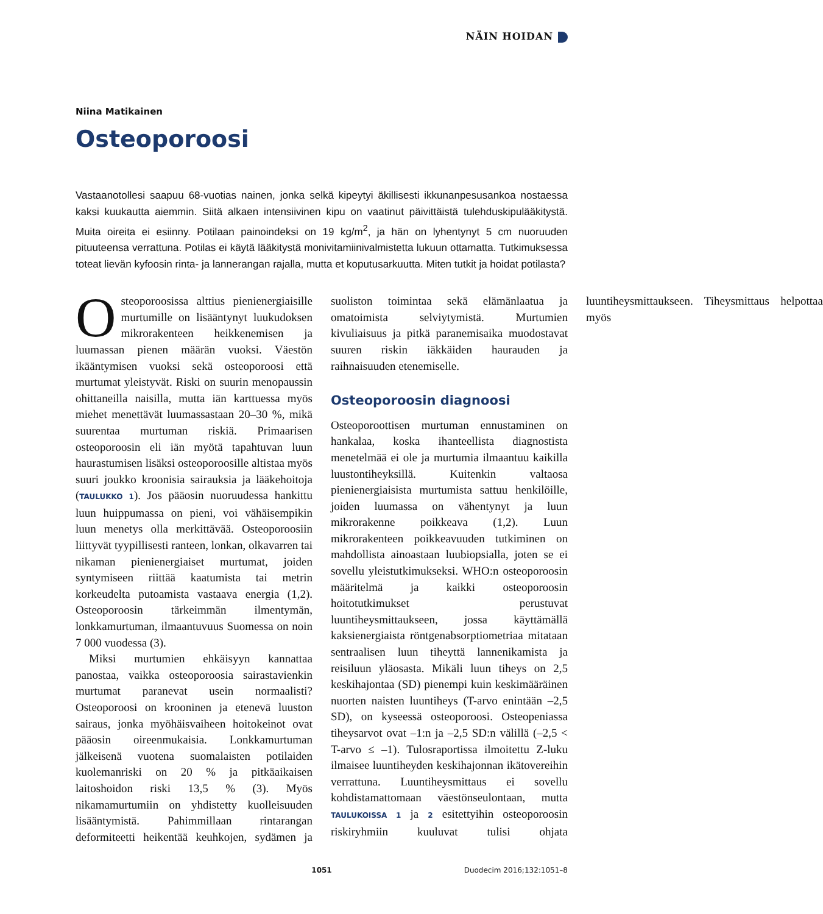NÄIN HOIDAN
Niina Matikainen
Osteoporoosi
Vastaanotollesi saapuu 68-vuotias nainen, jonka selkä kipeytyi äkillisesti ikkunanpesusankoa nostaessa kaksi kuukautta aiemmin. Siitä alkaen intensiivinen kipu on vaatinut päivittäistä tulehduskipulääkitystä. Muita oireita ei esiinny. Potilaan painoindeksi on 19 kg/m<sup>2</sup>, ja hän on lyhentynyt 5 cm nuoruuden pituuteensa verrattuna. Potilas ei käytä lääkitystä monivitamiinivalmistetta lukuun ottamatta. Tutkimuksessa toteat lievän kyfoosin rinta- ja lannerangan rajalla, mutta et koputusarkuutta. Miten tutkit ja hoidat potilasta?
Osteoporoosissa alttius pienienergiaisille murtumille on lisääntynyt luukudoksen mikrorakenteen heikkenemisen ja luumassan pienen määrän vuoksi. Väestön ikääntymisen vuoksi sekä osteoporoosi että murtumat yleistyvät. Riski on suurin menopaussin ohittaneilla naisilla, mutta iän karttuessa myös miehet menettävät luumassastaan 20–30 %, mikä suurentaa murtuman riskiä. Primaarisen osteoporoosin eli iän myötä tapahtuvan luun haurastumisen lisäksi osteoporoosille altistaa myös suuri joukko kroonisia sairauksia ja lääkehoitoja (TAULUKKO 1). Jos pääosin nuoruudessa hankittu luun huippumassa on pieni, voi vähäisempikin luun menetys olla merkittävää. Osteoporoosiin liittyvät tyypillisesti ranteen, lonkan, olkavarren tai nikaman pienienergiaiset murtumat, joiden syntymiseen riittää kaatumista tai metrin korkeudelta putoamista vastaava energia (1,2). Osteoporoosin tärkeimmän ilmentymän, lonkkamurtuman, ilmaantuvuus Suomessa on noin 7 000 vuodessa (3).
Miksi murtumien ehkäisyyn kannattaa panostaa, vaikka osteoporoosia sairastavienkin murtumat paranevat usein normaalisti? Osteoporoosi on krooninen ja etenevä luuston sairaus, jonka myöhäisvaiheen hoitokeinot ovat pääosin oireenmukaisia. Lonkkamurtuman jälkeisenä vuotena suomalaisten potilaiden kuolemanriski on 20 % ja pitkäaikaisen laitoshoidon riski 13,5 % (3). Myös nikamamurtumiin on yhdistetty kuolleisuuden lisääntymistä. Pahimmillaan rintarangan deformiteetti heikentää keuhkojen, sydämen ja suoliston toimintaa sekä elämänlaatua ja omatoimista selviytymistä. Murtumien kivuliaisuus ja pitkä paranemisaika muodostavat suuren riskin iäkkäiden haurauden ja raihnaisuuden etenemiselle.
Osteoporoosin diagnoosi
Osteoporoottisen murtuman ennustaminen on hankalaa, koska ihanteellista diagnostista menetelmää ei ole ja murtumia ilmaantuu kaikilla luustontiheyksillä. Kuitenkin valtaosa pienienergiaisista murtumista sattuu henkilöille, joiden luumassa on vähentynyt ja luun mikrorakenne poikkeava (1,2). Luun mikrorakenteen poikkeavuuden tutkiminen on mahdollista ainoastaan luubiopsialla, joten se ei sovellu yleistutkimukseksi. WHO:n osteoporoosin määritelmä ja kaikki osteoporoosin hoitotutkimukset perustuvat luuntiheysmittaukseen, jossa käyttämällä kaksienergiaista röntgenabsorptiometriaa mitataan sentraalisen luun tiheyttä lannenikamista ja reisiluun yläosasta. Mikäli luun tiheys on 2,5 keskihajontaa (SD) pienempi kuin keskimääräinen nuorten naisten luuntiheys (T-arvo enintään –2,5 SD), on kyseessä osteoporoosi. Osteopeniassa tiheysarvot ovat –1:n ja –2,5 SD:n välillä (–2,5 < T-arvo ≤ –1). Tulosraportissa ilmoitettu Z-luku ilmaisee luuntiheyden keskihajonnan ikätovereihin verrattuna. Luuntiheysmittaus ei sovellu kohdistamattomaan väestönseulontaan, mutta TAULUKOISSA 1 ja 2 esitettyihin osteoporoosin riskiryhmiin kuuluvat tulisi ohjata luuntiheysmittaukseen. Tiheysmittaus helpottaa myös
1051 Duodecim 2016;132:1051–8